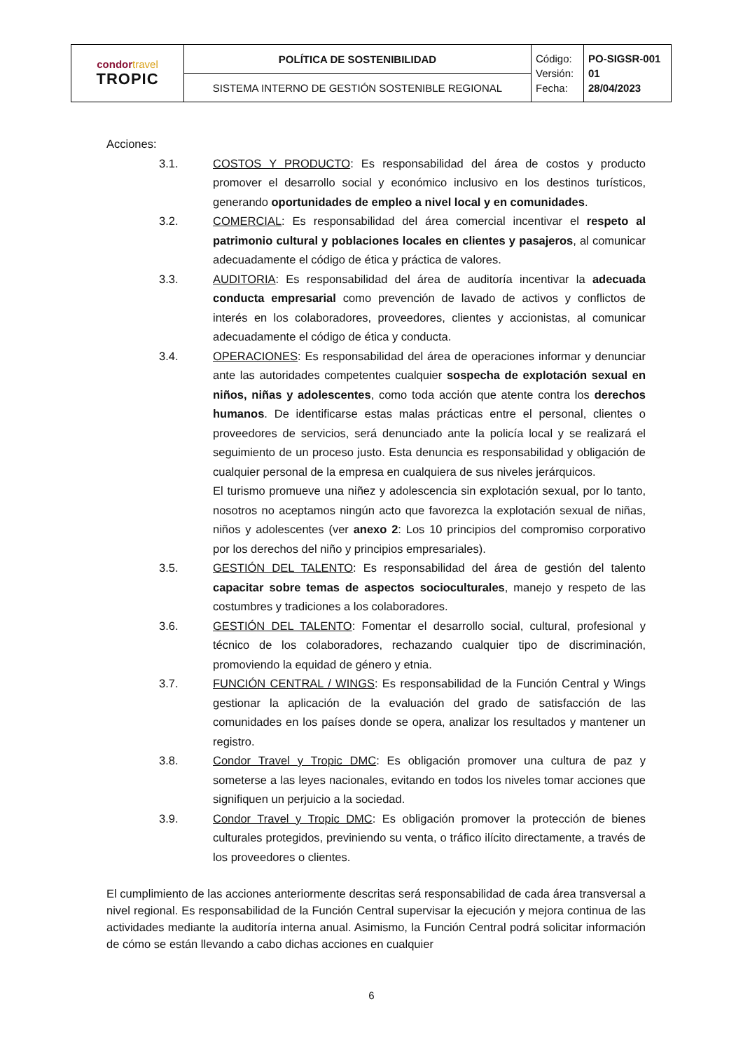| condor travel TROPIC | POLÍTICA DE SOSTENIBILIDAD | Código: Versión: Fecha: | PO-SIGSR-001 01 28/04/2023 |
| | SISTEMA INTERNO DE GESTIÓN SOSTENIBLE REGIONAL | | |
Acciones:
3.1. COSTOS Y PRODUCTO: Es responsabilidad del área de costos y producto promover el desarrollo social y económico inclusivo en los destinos turísticos, generando oportunidades de empleo a nivel local y en comunidades.
3.2. COMERCIAL: Es responsabilidad del área comercial incentivar el respeto al patrimonio cultural y poblaciones locales en clientes y pasajeros, al comunicar adecuadamente el código de ética y práctica de valores.
3.3. AUDITORIA: Es responsabilidad del área de auditoría incentivar la adecuada conducta empresarial como prevención de lavado de activos y conflictos de interés en los colaboradores, proveedores, clientes y accionistas, al comunicar adecuadamente el código de ética y conducta.
3.4. OPERACIONES: Es responsabilidad del área de operaciones informar y denunciar ante las autoridades competentes cualquier sospecha de explotación sexual en niños, niñas y adolescentes, como toda acción que atente contra los derechos humanos. De identificarse estas malas prácticas entre el personal, clientes o proveedores de servicios, será denunciado ante la policía local y se realizará el seguimiento de un proceso justo. Esta denuncia es responsabilidad y obligación de cualquier personal de la empresa en cualquiera de sus niveles jerárquicos.
El turismo promueve una niñez y adolescencia sin explotación sexual, por lo tanto, nosotros no aceptamos ningún acto que favorezca la explotación sexual de niñas, niños y adolescentes (ver anexo 2: Los 10 principios del compromiso corporativo por los derechos del niño y principios empresariales).
3.5. GESTIÓN DEL TALENTO: Es responsabilidad del área de gestión del talento capacitar sobre temas de aspectos socioculturales, manejo y respeto de las costumbres y tradiciones a los colaboradores.
3.6. GESTIÓN DEL TALENTO: Fomentar el desarrollo social, cultural, profesional y técnico de los colaboradores, rechazando cualquier tipo de discriminación, promoviendo la equidad de género y etnia.
3.7. FUNCIÓN CENTRAL / WINGS: Es responsabilidad de la Función Central y Wings gestionar la aplicación de la evaluación del grado de satisfacción de las comunidades en los países donde se opera, analizar los resultados y mantener un registro.
3.8. Condor Travel y Tropic DMC: Es obligación promover una cultura de paz y someterse a las leyes nacionales, evitando en todos los niveles tomar acciones que signifiquen un perjuicio a la sociedad.
3.9. Condor Travel y Tropic DMC: Es obligación promover la protección de bienes culturales protegidos, previniendo su venta, o tráfico ilícito directamente, a través de los proveedores o clientes.
El cumplimiento de las acciones anteriormente descritas será responsabilidad de cada área transversal a nivel regional. Es responsabilidad de la Función Central supervisar la ejecución y mejora continua de las actividades mediante la auditoría interna anual. Asimismo, la Función Central podrá solicitar información de cómo se están llevando a cabo dichas acciones en cualquier
6